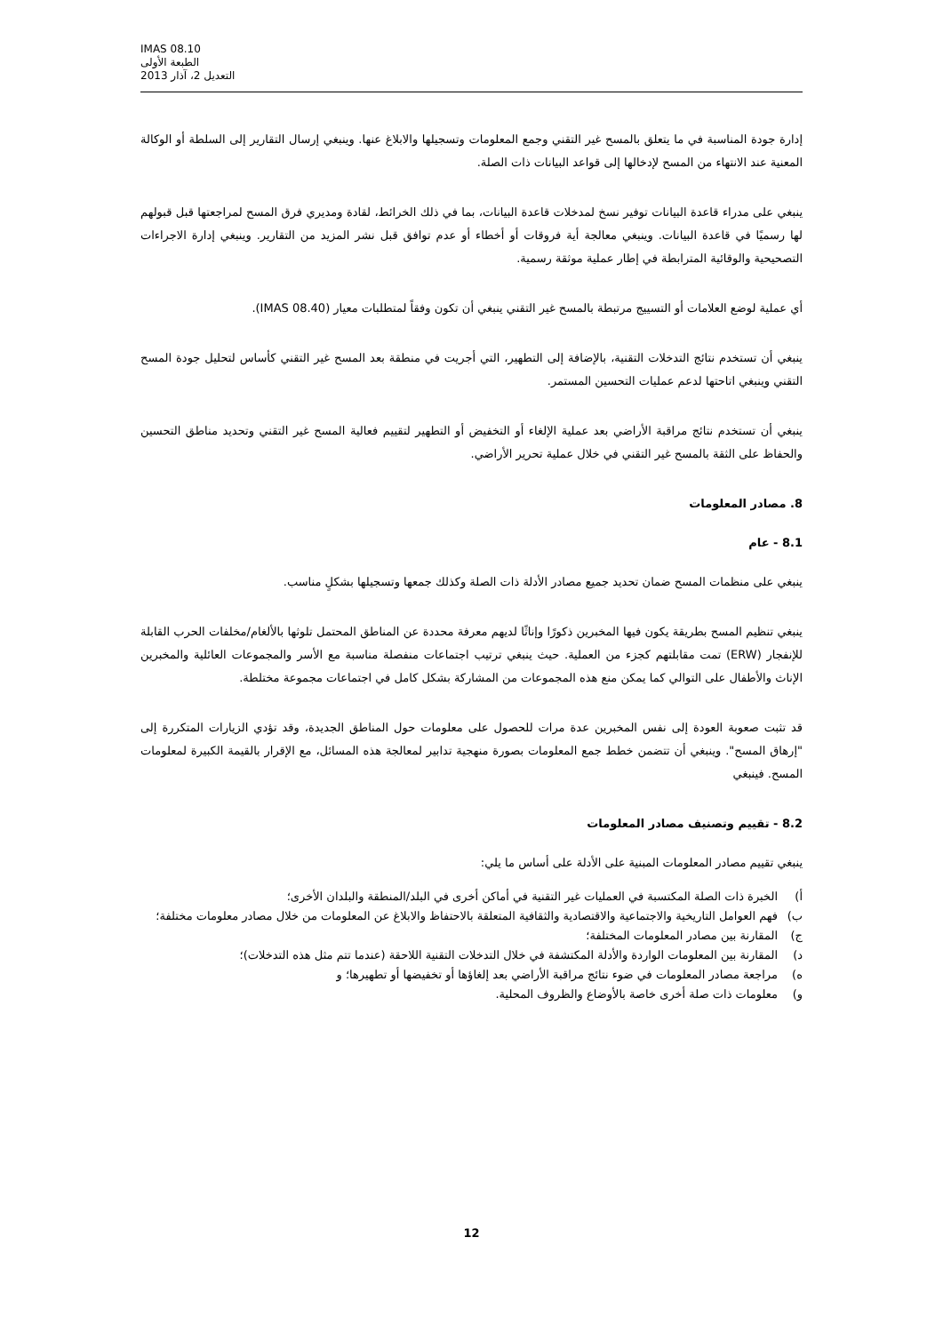IMAS 08.10
الطبعة الأولى
التعديل 2، آذار 2013
إدارة جودة المناسبة في ما يتعلق بالمسح غير التقني وجمع المعلومات وتسجيلها والابلاغ عنها. وينبغي إرسال التقارير إلى السلطة أو الوكالة المعنية عند الانتهاء من المسح لإدخالها إلى قواعد البيانات ذات الصلة.
ينبغي على مدراء قاعدة البيانات توفير نسخ لمدخلات قاعدة البيانات، بما في ذلك الخرائط، لقادة ومديري فرق المسح لمراجعتها قبل قبولهم لها رسميًا في قاعدة البيانات. وينبغي معالجة أية فروقات أو أخطاء أو عدم توافق قبل نشر المزيد من التقارير. وينبغي إدارة الاجراءات التصحيحية والوقائية المترابطة في إطار عملية موثقة رسمية.
أي عملية لوضع العلامات أو التسييج مرتبطة بالمسح غير التقني ينبغي أن تكون وفقاً لمتطلبات معيار (IMAS 08.40).
ينبغي أن تستخدم نتائج التدخلات التقنية، بالإضافة إلى التطهير، التي أجريت في منطقة بعد المسح غير التقني كأساس لتحليل جودة المسح التقني وينبغي اتاحتها لدعم عمليات التحسين المستمر.
ينبغي أن تستخدم نتائج مراقبة الأراضي بعد عملية الإلغاء أو التخفيض أو التطهير لتقييم فعالية المسح غير التقني وتحديد مناطق التحسين والحفاظ على الثقة بالمسح غير التقني في خلال عملية تحرير الأراضي.
8. مصادر المعلومات
8.1 - عام
ينبغي على منظمات المسح ضمان تحديد جميع مصادر الأدلة ذات الصلة وكذلك جمعها وتسجيلها بشكلٍ مناسب.
ينبغي تنظيم المسح بطريقة يكون فيها المخبرين ذكورًا وإناثًا لديهم معرفة محددة عن المناطق المحتمل تلوثها بالألغام/مخلفات الحرب القابلة للإنفجار (ERW) تمت مقابلتهم كجزء من العملية. حيث ينبغي ترتيب اجتماعات منفصلة مناسبة مع الأسر والمجموعات العائلية والمخبرين الإناث والأطفال على التوالي كما يمكن منع هذه المجموعات من المشاركة بشكل كامل في اجتماعات مجموعة مختلطة.
قد تثبت صعوبة العودة إلى نفس المخبرين عدة مرات للحصول على معلومات حول المناطق الجديدة، وقد تؤدي الزيارات المتكررة إلى "إرهاق المسح". وينبغي أن تتضمن خطط جمع المعلومات بصورة منهجية تدابير لمعالجة هذه المسائل، مع الإقرار بالقيمة الكبيرة لمعلومات المسح. فينبغي
8.2 - تقييم وتصنيف مصادر المعلومات
ينبغي تقييم مصادر المعلومات المبنية على الأدلة على أساس ما يلي:
أ) الخبرة ذات الصلة المكتسبة في العمليات غير التقنية في أماكن أخرى في البلد/المنطقة والبلدان الأخرى؛
ب) فهم العوامل التاريخية والاجتماعية والاقتصادية والثقافية المتعلقة بالاحتفاظ والابلاغ عن المعلومات من خلال مصادر معلومات مختلفة؛
ج) المقارنة بين مصادر المعلومات المختلفة؛
د) المقارنة بين المعلومات الواردة والأدلة المكتشفة في خلال التدخلات التقنية اللاحقة (عندما تتم مثل هذه التدخلات)؛
ه) مراجعة مصادر المعلومات في ضوء نتائج مراقبة الأراضي بعد إلغاؤها أو تخفيضها أو تطهيرها؛ و
و) معلومات ذات صلة أخرى خاصة بالأوضاع والظروف المحلية.
12